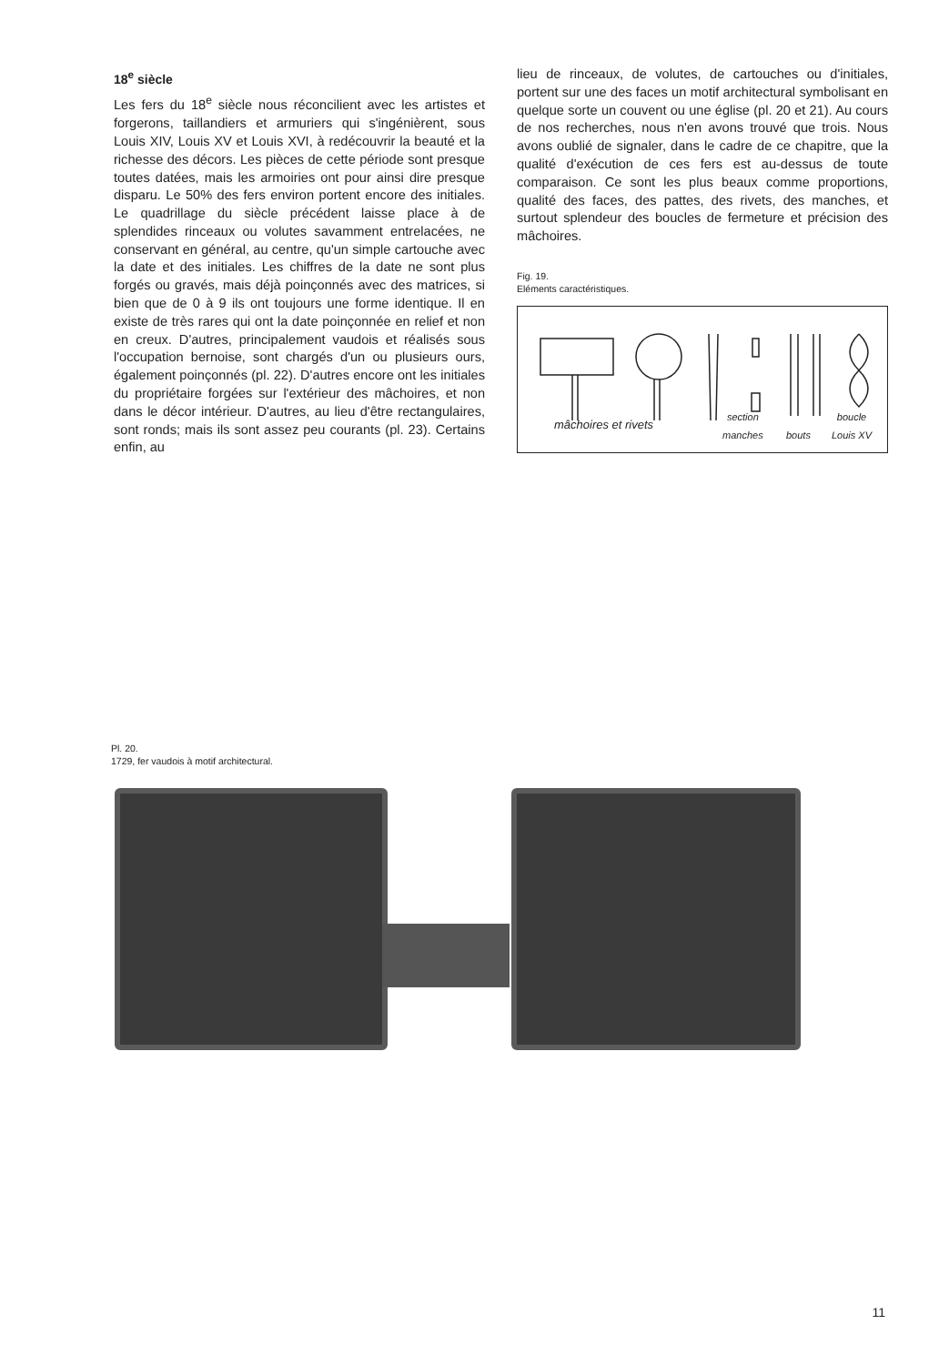18<sup>e</sup> siècle
Les fers du 18<sup>e</sup> siècle nous réconcilient avec les artistes et forgerons, taillandiers et armuriers qui s'ingénièrent, sous Louis XIV, Louis XV et Louis XVI, à redécouvrir la beauté et la richesse des décors. Les pièces de cette période sont presque toutes datées, mais les armoiries ont pour ainsi dire presque disparu. Le 50% des fers environ portent encore des initiales. Le quadrillage du siècle précédent laisse place à de splendides rinceaux ou volutes savamment entrelacées, ne conservant en général, au centre, qu'un simple cartouche avec la date et des initiales. Les chiffres de la date ne sont plus forgés ou gravés, mais déjà poinçonnés avec des matrices, si bien que de 0 à 9 ils ont toujours une forme identique. Il en existe de très rares qui ont la date poinçonnée en relief et non en creux. D'autres, principalement vaudois et réalisés sous l'occupation bernoise, sont chargés d'un ou plusieurs ours, également poinçonnés (pl. 22). D'autres encore ont les initiales du propriétaire forgées sur l'extérieur des mâchoires, et non dans le décor intérieur. D'autres, au lieu d'être rectangulaires, sont ronds; mais ils sont assez peu courants (pl. 23). Certains enfin, au
lieu de rinceaux, de volutes, de cartouches ou d'initiales, portent sur une des faces un motif architectural symbolisant en quelque sorte un couvent ou une église (pl. 20 et 21). Au cours de nos recherches, nous n'en avons trouvé que trois. Nous avons oublié de signaler, dans le cadre de ce chapitre, que la qualité d'exécution de ces fers est au-dessus de toute comparaison. Ce sont les plus beaux comme proportions, qualité des faces, des pattes, des rivets, des manches, et surtout splendeur des boucles de fermeture et précision des mâchoires.
Fig. 19.
Eléments caractéristiques.
mâchoires et rivets section
manches bouts
boucle
Louis XV
Pl. 20.
1729, fer vaudois à motif architectural.
11